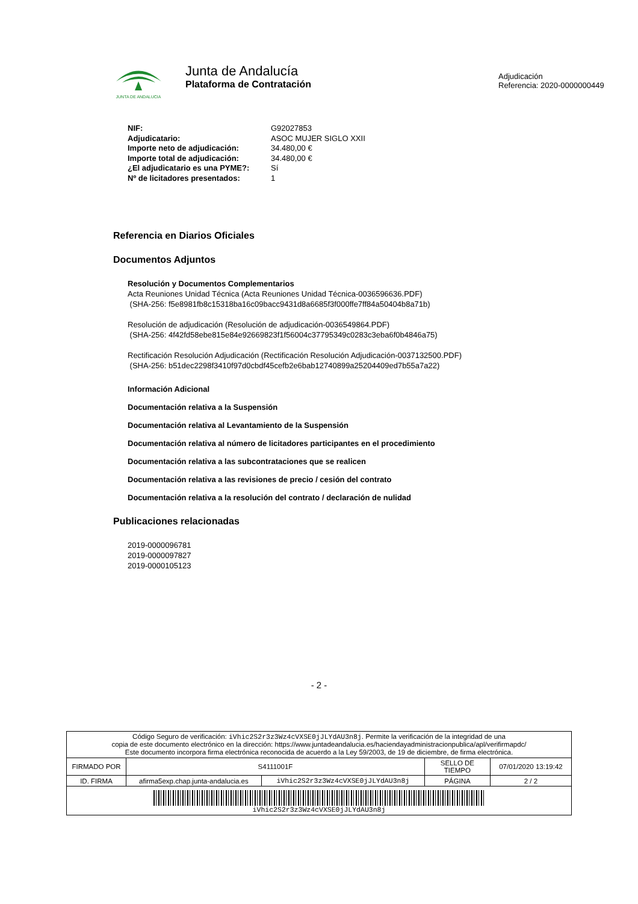JUNTA DE ANDALUCIA
Junta de Andalucía
Plataforma de Contratación
Adjudicación
Referencia: 2020-0000000449
| NIF: | G92027853 |
| Adjudicatario: | ASOC MUJER SIGLO XXII |
| Importe neto de adjudicación: | 34.480,00 € |
| Importe total de adjudicación: | 34.480,00 € |
| ¿El adjudicatario es una PYME?: | Sí |
| Nº de licitadores presentados: | 1 |
Referencia en Diarios Oficiales
Documentos Adjuntos
Resolución y Documentos Complementarios
Acta Reuniones Unidad Técnica (Acta Reuniones Unidad Técnica-0036596636.PDF)
(SHA-256: f5e8981fb8c15318ba16c09bacc9431d8a6685f3f000ffe7ff84a50404b8a71b)
Resolución de adjudicación (Resolución de adjudicación-0036549864.PDF)
(SHA-256: 4f42fd58ebe815e84e92669823f1f56004c37795349c0283c3eba6f0b4846a75)
Rectificación Resolución Adjudicación (Rectificación Resolución Adjudicación-0037132500.PDF)
(SHA-256: b51dec2298f3410f97d0cbdf45cefb2e6bab12740899a25204409ed7b55a7a22)
Información Adicional
Documentación relativa a la Suspensión
Documentación relativa al Levantamiento de la Suspensión
Documentación relativa al número de licitadores participantes en el procedimiento
Documentación relativa a las subcontrataciones que se realicen
Documentación relativa a las revisiones de precio / cesión del contrato
Documentación relativa a la resolución del contrato / declaración de nulidad
Publicaciones relacionadas
2019-0000096781
2019-0000097827
2019-0000105123
- 2 -
| Código Seguro de verificación: iVhic2S2r3z3Wz4cVXSE0jJLYdAU3n8j . Permite la verificación de la integridad de una copia de este documento electrónico en la dirección: https://www.juntadeandalucia.es/haciendayadministracionpublica/apl/verifirmapdc/ Este documento incorpora firma electrónica reconocida de acuerdo a la Ley 59/2003, de 19 de diciembre, de firma electrónica. | | | | |
| FIRMADO POR | S4111001F | | SELLO DE TIEMPO | 07/01/2020 13:19:42 |
| ID. FIRMA | afirma5exp.chap.junta-andalucia.es | iVhic2S2r3z3Wz4cVXSE0jJLYdAU3n8j | PÁGINA | 2 / 2 |
| iVhic2S2r3z3Wz4cVXSE0jJLYdAU3n8j | | | | |